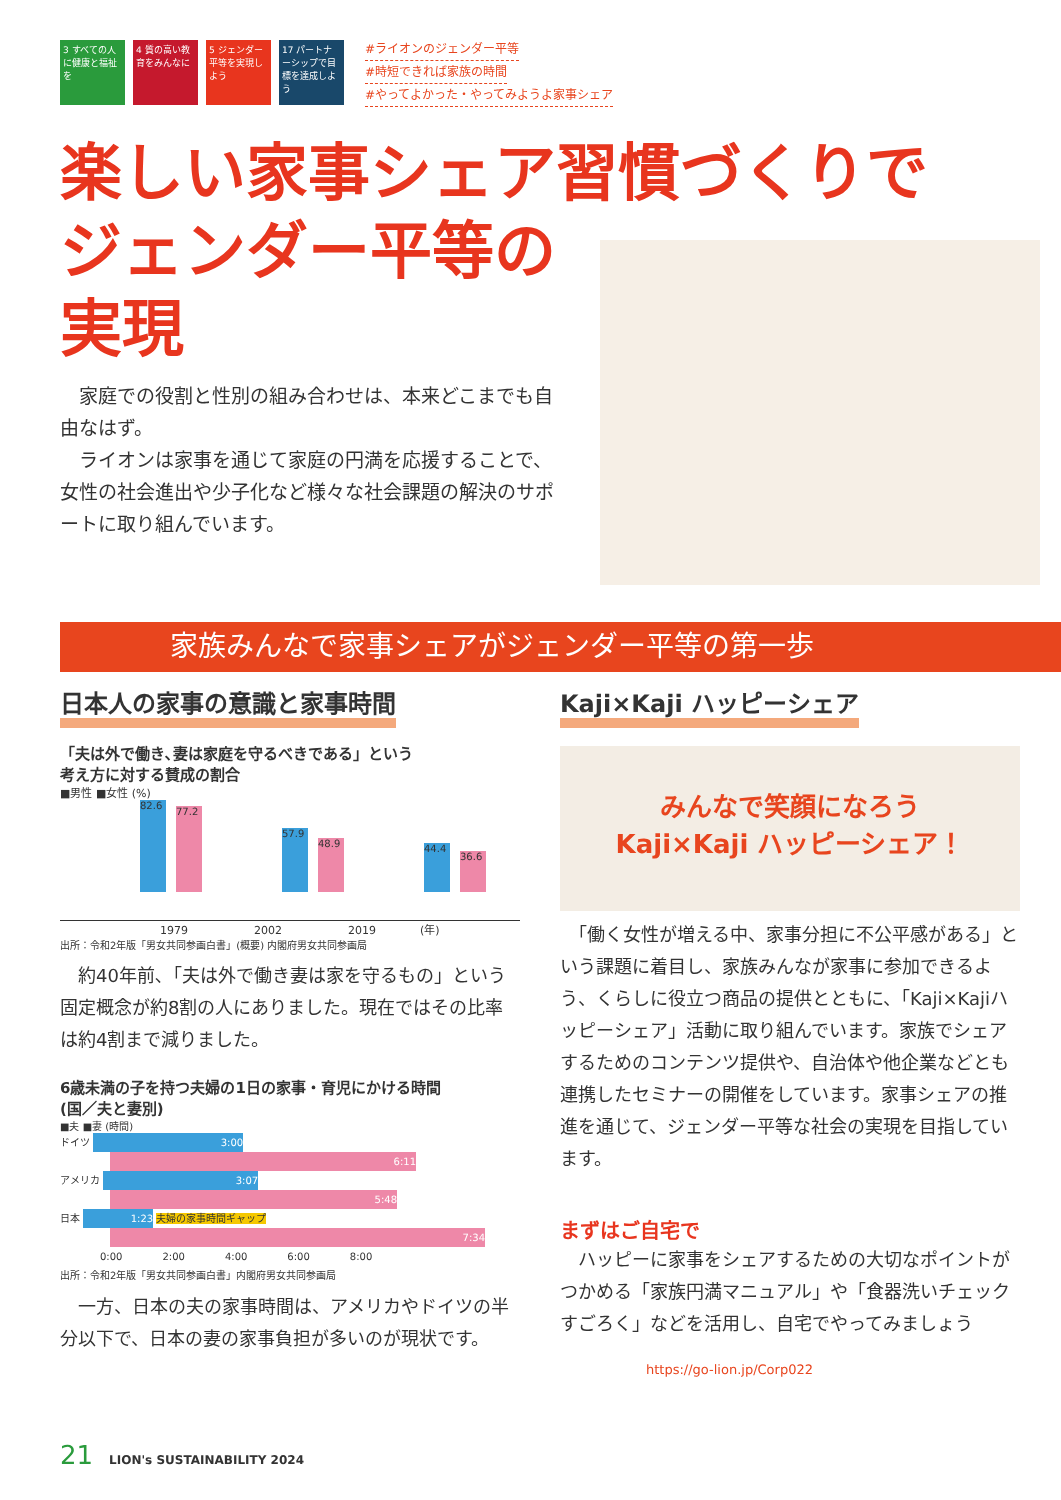3 すべての人に健康と福祉を 4 質の高い教育をみんなに 5 ジェンダー平等を実現しよう 17 パートナーシップで目標を達成しよう
#ライオンのジェンダー平等
#時短できれば家族の時間
#やってよかった・やってみようよ家事シェア
楽しい家事シェア習慣づくりで
ジェンダー平等の
実現
　家庭での役割と性別の組み合わせは、本来どこまでも自由なはず。
　ライオンは家事を通じて家庭の円満を応援することで、女性の社会進出や少子化など様々な社会課題の解決のサポートに取り組んでいます。
家族みんなで家事シェアがジェンダー平等の第一歩
日本人の家事の意識と家事時間
「夫は外で働き､妻は家庭を守るべきである」という
考え方に対する賛成の割合
■男性 ■女性 (%)
82.6 77.2 57.9 48.9 44.4 36.6
1979　　　　　　2002　　　　　　2019　　　　(年)
出所：令和2年版「男女共同参画白書」(概要) 内閣府男女共同参画局
　約40年前､「夫は外で働き妻は家を守るもの」という固定概念が約8割の人にありました。現在ではその比率は約4割まで減りました。
6歳未満の子を持つ夫婦の1日の家事・育児にかける時間
(国／夫と妻別)
■夫 ■妻 (時間)
ドイツ 3:00
6:11
アメリカ 3:07
5:48
日本 1:23 夫婦の家事時間ギャップ
7:34
0:00　　　　2:00　　　　4:00　　　　6:00　　　　8:00
出所：令和2年版「男女共同参画白書」内閣府男女共同参画局
　一方、日本の夫の家事時間は、アメリカやドイツの半分以下で、日本の妻の家事負担が多いのが現状です。
Kaji×Kaji ハッピーシェア
みんなで笑顔になろう
Kaji×Kaji ハッピーシェア！
　「働く女性が増える中、家事分担に不公平感がある」という課題に着目し、家族みんなが家事に参加できるよう、くらしに役立つ商品の提供とともに、「Kaji×Kajiハッピーシェア」活動に取り組んでいます。家族でシェアするためのコンテンツ提供や、自治体や他企業などとも連携したセミナーの開催をしています。家事シェアの推進を通じて、ジェンダー平等な社会の実現を目指しています。
まずはご自宅で
　ハッピーに家事をシェアするための大切なポイントがつかめる「家族円満マニュアル」や「食器洗いチェックすごろく」などを活用し、自宅でやってみましょう
https://go-lion.jp/Corp022
21　LION's SUSTAINABILITY 2024